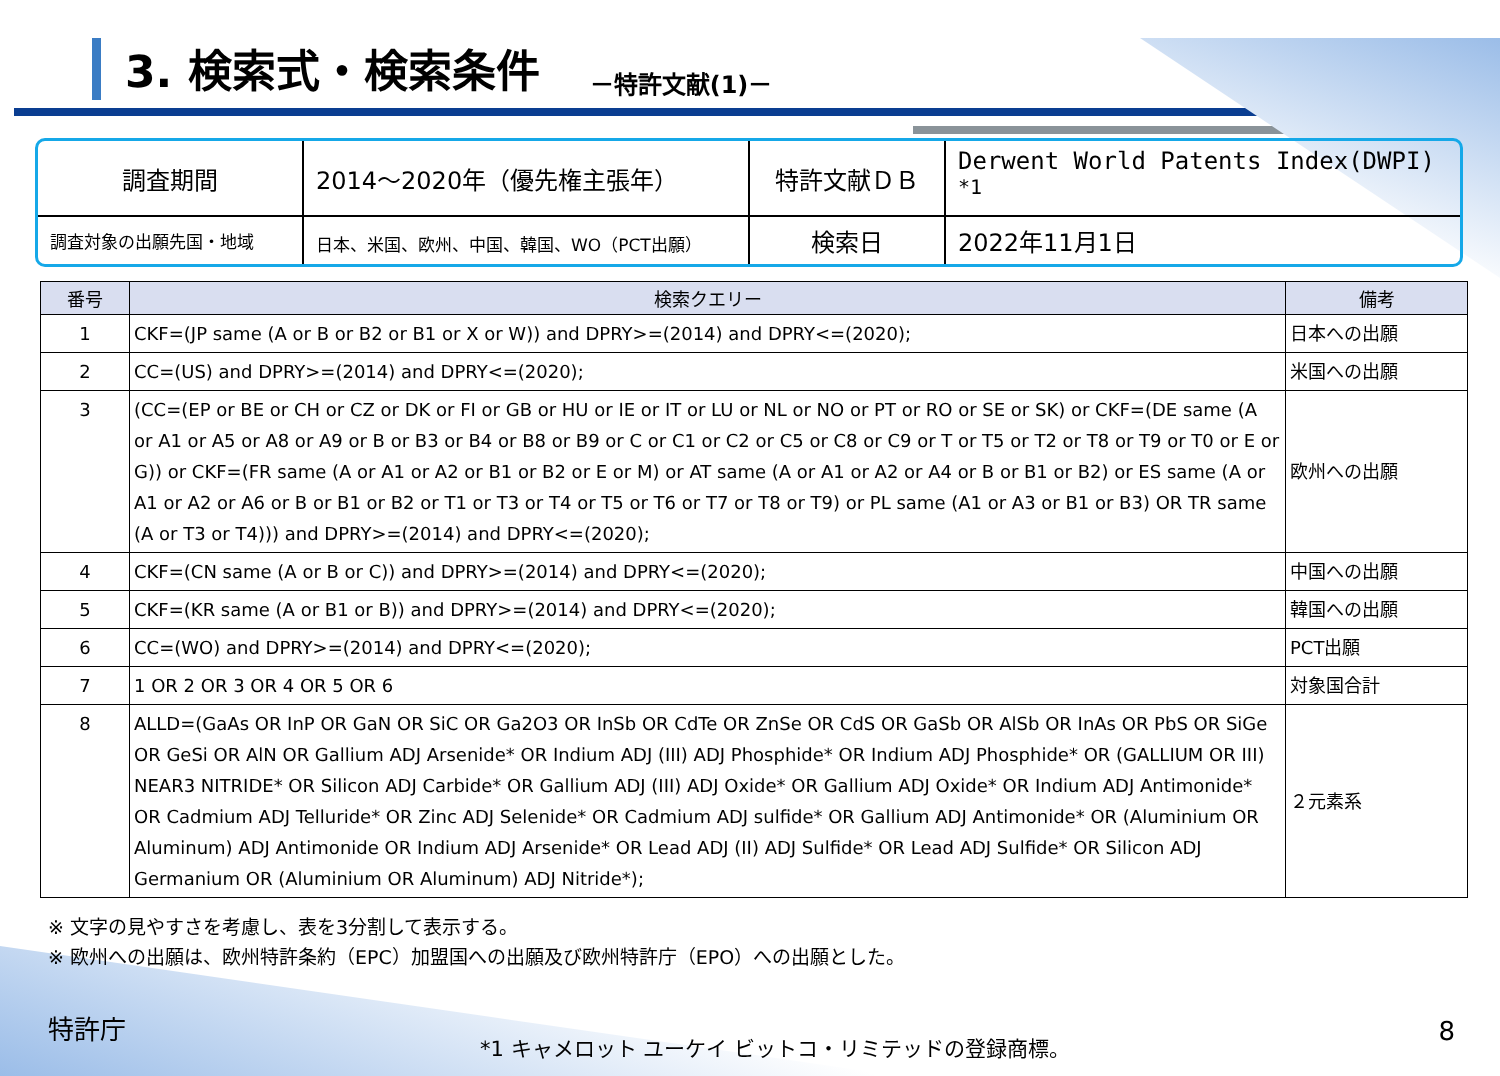3. 検索式・検索条件
－特許文献(1)－
| 調査期間 | 2014～2020年（優先権主張年） | 特許文献ＤＢ | Derwent World Patents Index(DWPI) <sup>*1</sup> |
| 調査対象の出願先国・地域 | 日本、米国、欧州、中国、韓国、WO（PCT出願） | 検索日 | 2022年11月1日 |
| 番号 | 検索クエリー | 備考 |
| --- | --- | --- |
| 1 | CKF=(JP same (A or B or B2 or B1 or X or W)) and DPRY>=(2014) and DPRY<=(2020); | 日本への出願 |
| 2 | CC=(US) and DPRY>=(2014) and DPRY<=(2020); | 米国への出願 |
| 3 | (CC=(EP or BE or CH or CZ or DK or FI or GB or HU or IE or IT or LU or NL or NO or PT or RO or SE or SK) or CKF=(DE same (A or A1 or A5 or A8 or A9 or B or B3 or B4 or B8 or B9 or C or C1 or C2 or C5 or C8 or C9 or T or T5 or T2 or T8 or T9 or T0 or E or G)) or CKF=(FR same (A or A1 or A2 or B1 or B2 or E or M) or AT same (A or A1 or A2 or A4 or B or B1 or B2) or ES same (A or A1 or A2 or A6 or B or B1 or B2 or T1 or T3 or T4 or T5 or T6 or T7 or T8 or T9) or PL same (A1 or A3 or B1 or B3) OR TR same (A or T3 or T4))) and DPRY>=(2014) and DPRY<=(2020); | 欧州への出願 |
| 4 | CKF=(CN same (A or B or C)) and DPRY>=(2014) and DPRY<=(2020); | 中国への出願 |
| 5 | CKF=(KR same (A or B1 or B)) and DPRY>=(2014) and DPRY<=(2020); | 韓国への出願 |
| 6 | CC=(WO) and DPRY>=(2014) and DPRY<=(2020); | PCT出願 |
| 7 | 1 OR 2 OR 3 OR 4 OR 5 OR 6 | 対象国合計 |
| 8 | ALLD=(GaAs OR InP OR GaN OR SiC OR Ga2O3 OR InSb OR CdTe OR ZnSe OR CdS OR GaSb OR AlSb OR InAs OR PbS OR SiGe OR GeSi OR AlN OR Gallium ADJ Arsenide* OR Indium ADJ (III) ADJ Phosphide* OR Indium ADJ Phosphide* OR (GALLIUM OR III) NEAR3 NITRIDE* OR Silicon ADJ Carbide* OR Gallium ADJ (III) ADJ Oxide* OR Gallium ADJ Oxide* OR Indium ADJ Antimonide* OR Cadmium ADJ Telluride* OR Zinc ADJ Selenide* OR Cadmium ADJ sulfide* OR Gallium ADJ Antimonide* OR (Aluminium OR Aluminum) ADJ Antimonide OR Indium ADJ Arsenide* OR Lead ADJ (II) ADJ Sulfide* OR Lead ADJ Sulfide* OR Silicon ADJ Germanium OR (Aluminium OR Aluminum) ADJ Nitride*); | ２元素系 |
※ 文字の見やすさを考慮し、表を3分割して表示する。
※ 欧州への出願は、欧州特許条約（EPC）加盟国への出願及び欧州特許庁（EPO）への出願とした。
特許庁
*1 キャメロット ユーケイ ビットコ・リミテッドの登録商標。
8